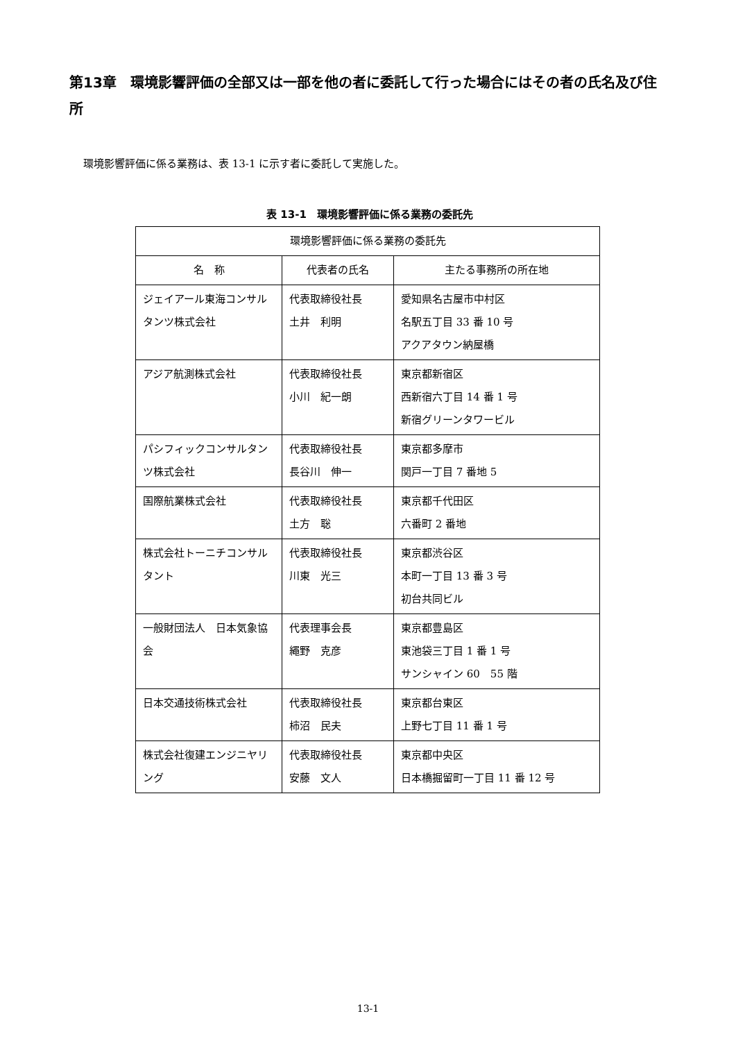第13章　環境影響評価の全部又は一部を他の者に委託して行った場合にはその者の氏名及び住所
環境影響評価に係る業務は、表 13-1 に示す者に委託して実施した。
表 13-1　環境影響評価に係る業務の委託先
| 環境影響評価に係る業務の委託先 | | |
| --- | --- | --- |
| 名 称 | 代表者の氏名 | 主たる事務所の所在地 |
| ジェイアール東海コンサルタンツ株式会社 | 代表取締役社長 土井 利明 | 愛知県名古屋市中村区 名駅五丁目 33 番 10 号 アクアタウン納屋橋 |
| アジア航測株式会社 | 代表取締役社長 小川 紀一朗 | 東京都新宿区 西新宿六丁目 14 番 1 号 新宿グリーンタワービル |
| パシフィックコンサルタンツ株式会社 | 代表取締役社長 長谷川 伸一 | 東京都多摩市 関戸一丁目 7 番地 5 |
| 国際航業株式会社 | 代表取締役社長 土方 聡 | 東京都千代田区 六番町 2 番地 |
| 株式会社トーニチコンサルタント | 代表取締役社長 川東 光三 | 東京都渋谷区 本町一丁目 13 番 3 号 初台共同ビル |
| 一般財団法人 日本気象協会 | 代表理事会長 繩野 克彦 | 東京都豊島区 東池袋三丁目 1 番 1 号 サンシャイン 60 55 階 |
| 日本交通技術株式会社 | 代表取締役社長 柿沼 民夫 | 東京都台東区 上野七丁目 11 番 1 号 |
| 株式会社復建エンジニヤリング | 代表取締役社長 安藤 文人 | 東京都中央区 日本橋掘留町一丁目 11 番 12 号 |
13-1